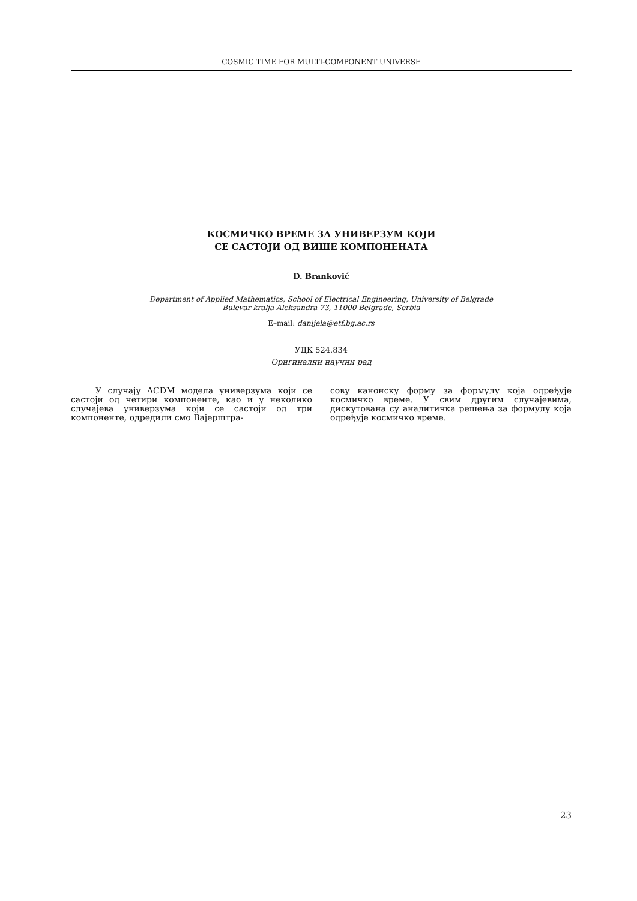COSMIC TIME FOR MULTI-COMPONENT UNIVERSE
КОСМИЧКО ВРЕМЕ ЗА УНИВЕРЗУМ КОЈИ
СЕ САСТОЈИ ОД ВИШЕ КОМПОНЕНАТА
D. Branković
Department of Applied Mathematics, School of Electrical Engineering, University of Belgrade
Bulevar kralja Aleksandra 73, 11000 Belgrade, Serbia
E–mail: danijela@etf.bg.ac.rs
УДК 524.834
Оригинални научни рад
У случају ΛCDM модела универзума који се састоји од четири компоненте, као и у неколико случајева универзума који се састоји од три компоненте, одредили смо Вајерштра-
сову канонску форму за формулу која одређује космичко време. У свим другим случајевима, дискутована су аналитичка решења за формулу која одређује космичко време.
23